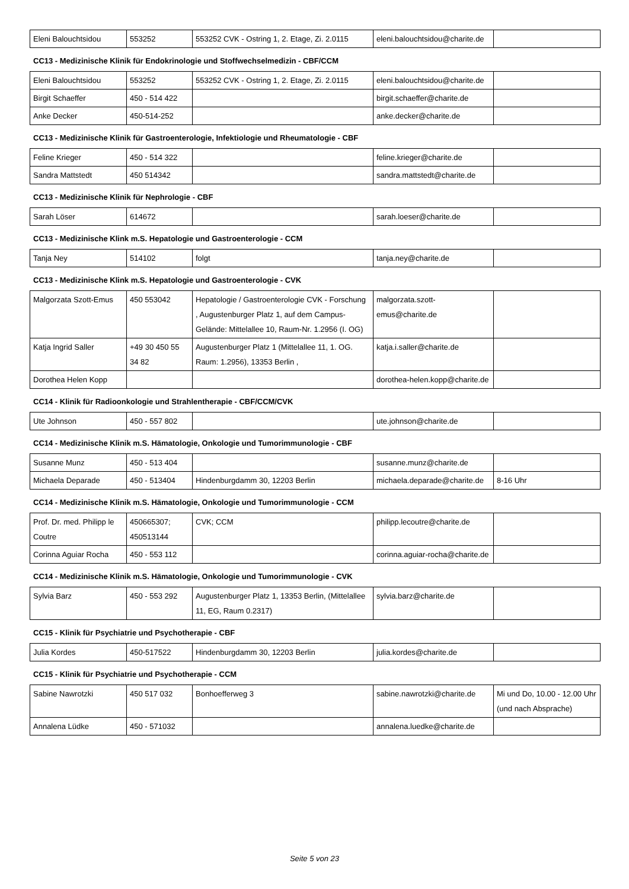| Eleni Balouchtsidou | 553252 | 553252 CVK - Ostring 1, 2. Etage, Zi. 2.0115 | eleni.balouchtsidou@charite.de | |
CC13 - Medizinische Klinik für Endokrinologie und Stoffwechselmedizin - CBF/CCM
| Eleni Balouchtsidou | 553252 | 553252 CVK - Ostring 1, 2. Etage, Zi. 2.0115 | eleni.balouchtsidou@charite.de | |
| Birgit Schaeffer | 450 - 514 422 | | birgit.schaeffer@charite.de | |
| Anke Decker | 450-514-252 | | anke.decker@charite.de | |
CC13 - Medizinische Klinik für Gastroenterologie, Infektiologie und Rheumatologie - CBF
| Feline Krieger | 450 - 514 322 | | feline.krieger@charite.de | |
| Sandra Mattstedt | 450 514342 | | sandra.mattstedt@charite.de | |
CC13 - Medizinische Klinik für Nephrologie - CBF
| Sarah Löser | 614672 | | sarah.loeser@charite.de | |
CC13 - Medizinische Klink m.S. Hepatologie und Gastroenterologie - CCM
| Tanja Ney | 514102 | folgt | tanja.ney@charite.de | |
CC13 - Medizinische Klink m.S. Hepatologie und Gastroenterologie - CVK
| Malgorzata Szott-Emus | 450 553042 | Hepatologie / Gastroenterologie CVK - Forschung , Augustenburger Platz 1, auf dem Campus-Gelände: Mittelallee 10, Raum-Nr. 1.2956 (I. OG) | malgorzata.szott-emus@charite.de | |
| Katja Ingrid Saller | +49 30 450 55 34 82 | Augustenburger Platz 1 (Mittelallee 11, 1. OG. Raum: 1.2956), 13353 Berlin , | katja.i.saller@charite.de | |
| Dorothea Helen Kopp | | | dorothea-helen.kopp@charite.de | |
CC14 - Klinik für Radioonkologie und Strahlentherapie - CBF/CCM/CVK
| Ute Johnson | 450 - 557 802 | | ute.johnson@charite.de | |
CC14 - Medizinische Klinik m.S. Hämatologie, Onkologie und Tumorimmunologie - CBF
| Susanne Munz | 450 - 513 404 | | susanne.munz@charite.de | |
| Michaela Deparade | 450 - 513404 | Hindenburgdamm 30, 12203 Berlin | michaela.deparade@charite.de | 8-16 Uhr |
CC14 - Medizinische Klinik m.S. Hämatologie, Onkologie und Tumorimmunologie - CCM
| Prof. Dr. med. Philipp le Coutre | 450665307; 450513144 | CVK; CCM | philipp.lecoutre@charite.de | |
| Corinna Aguiar Rocha | 450 - 553 112 | | corinna.aguiar-rocha@charite.de | |
CC14 - Medizinische Klinik m.S. Hämatologie, Onkologie und Tumorimmunologie - CVK
| Sylvia Barz | 450 - 553 292 | Augustenburger Platz 1, 13353 Berlin, (Mittelallee 11, EG, Raum 0.2317) | sylvia.barz@charite.de | |
CC15 - Klinik für Psychiatrie und Psychotherapie - CBF
| Julia Kordes | 450-517522 | Hindenburgdamm 30, 12203 Berlin | julia.kordes@charite.de | |
CC15 - Klinik für Psychiatrie und Psychotherapie - CCM
| Sabine Nawrotzki | 450 517 032 | Bonhoefferweg 3 | sabine.nawrotzki@charite.de | Mi und Do, 10.00 - 12.00 Uhr (und nach Absprache) |
| Annalena Lüdke | 450 - 571032 | | annalena.luedke@charite.de | |
Seite 5 von 23